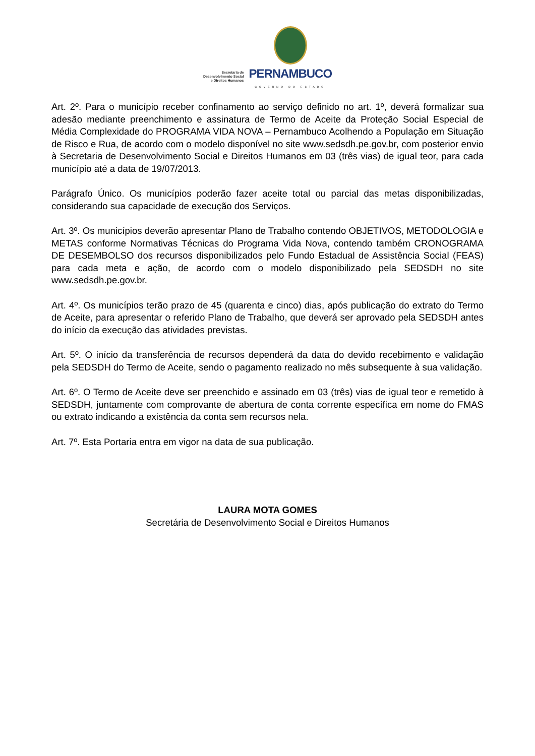Secretaria de
Desenvolvimento Social
e Direitos Humanos
PERNAMBUCO
GOVERNO DO ESTADO
Art. 2º. Para o município receber confinamento ao serviço definido no art. 1º, deverá formalizar sua adesão mediante preenchimento e assinatura de Termo de Aceite da Proteção Social Especial de Média Complexidade do PROGRAMA VIDA NOVA – Pernambuco Acolhendo a População em Situação de Risco e Rua, de acordo com o modelo disponível no site www.sedsdh.pe.gov.br, com posterior envio à Secretaria de Desenvolvimento Social e Direitos Humanos em 03 (três vias) de igual teor, para cada município até a data de 19/07/2013.
Parágrafo Único. Os municípios poderão fazer aceite total ou parcial das metas disponibilizadas, considerando sua capacidade de execução dos Serviços.
Art. 3º. Os municípios deverão apresentar Plano de Trabalho contendo OBJETIVOS, METODOLOGIA e METAS conforme Normativas Técnicas do Programa Vida Nova, contendo também CRONOGRAMA DE DESEMBOLSO dos recursos disponibilizados pelo Fundo Estadual de Assistência Social (FEAS) para cada meta e ação, de acordo com o modelo disponibilizado pela SEDSDH no site www.sedsdh.pe.gov.br.
Art. 4º. Os municípios terão prazo de 45 (quarenta e cinco) dias, após publicação do extrato do Termo de Aceite, para apresentar o referido Plano de Trabalho, que deverá ser aprovado pela SEDSDH antes do início da execução das atividades previstas.
Art. 5º. O início da transferência de recursos dependerá da data do devido recebimento e validação pela SEDSDH do Termo de Aceite, sendo o pagamento realizado no mês subsequente à sua validação.
Art. 6º. O Termo de Aceite deve ser preenchido e assinado em 03 (três) vias de igual teor e remetido à SEDSDH, juntamente com comprovante de abertura de conta corrente específica em nome do FMAS ou extrato indicando a existência da conta sem recursos nela.
Art. 7º. Esta Portaria entra em vigor na data de sua publicação.
LAURA MOTA GOMES
Secretária de Desenvolvimento Social e Direitos Humanos